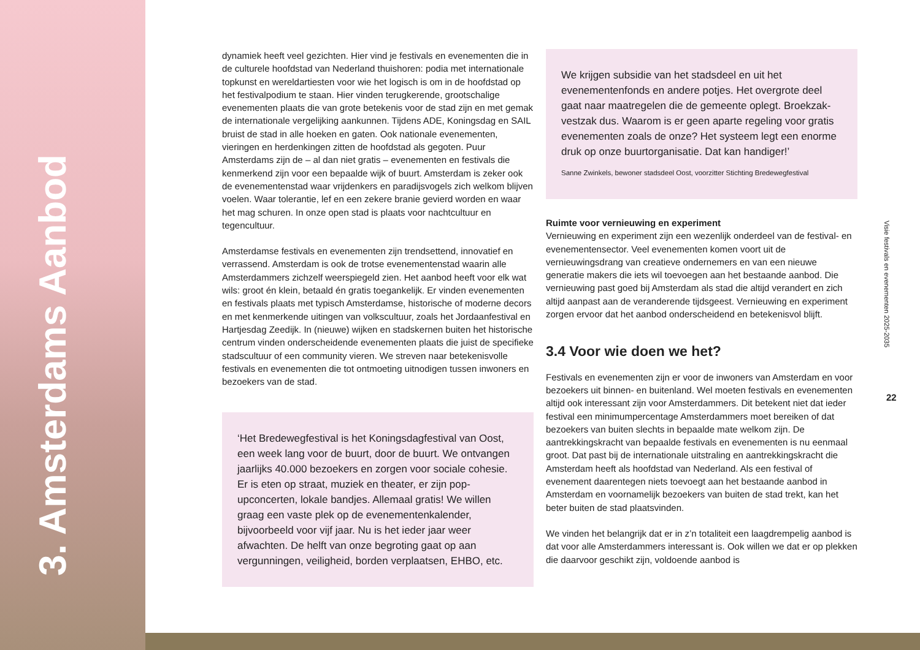3. Amsterdams Aanbod
dynamiek heeft veel gezichten. Hier vind je festivals en evenementen die in de culturele hoofdstad van Nederland thuishoren: podia met internationale topkunst en wereldartiesten voor wie het logisch is om in de hoofdstad op het festivalpodium te staan. Hier vinden terugkerende, grootschalige evenementen plaats die van grote betekenis voor de stad zijn en met gemak de internationale vergelijking aankunnen. Tijdens ADE, Koningsdag en SAIL bruist de stad in alle hoeken en gaten. Ook nationale evenementen, vieringen en herdenkingen zitten de hoofdstad als gegoten. Puur Amsterdams zijn de – al dan niet gratis – evenementen en festivals die kenmerkend zijn voor een bepaalde wijk of buurt. Amsterdam is zeker ook de evenementenstad waar vrijdenkers en paradijsvogels zich welkom blijven voelen. Waar tolerantie, lef en een zekere branie gevierd worden en waar het mag schuren. In onze open stad is plaats voor nachtcultuur en tegencultuur.
Amsterdamse festivals en evenementen zijn trendsettend, innovatief en verrassend. Amsterdam is ook de trotse evenementenstad waarin alle Amsterdammers zichzelf weerspiegeld zien. Het aanbod heeft voor elk wat wils: groot én klein, betaald én gratis toegankelijk. Er vinden evenementen en festivals plaats met typisch Amsterdamse, historische of moderne decors en met kenmerkende uitingen van volkscultuur, zoals het Jordaanfestival en Hartjesdag Zeedijk. In (nieuwe) wijken en stadskernen buiten het historische centrum vinden onderscheidende evenementen plaats die juist de specifieke stadscultuur of een community vieren. We streven naar betekenisvolle festivals en evenementen die tot ontmoeting uitnodigen tussen inwoners en bezoekers van de stad.
‘Het Bredewegfestival is het Koningsdagfestival van Oost, een week lang voor de buurt, door de buurt. We ontvangen jaarlijks 40.000 bezoekers en zorgen voor sociale cohesie. Er is eten op straat, muziek en theater, er zijn pop-upconcerten, lokale bandjes. Allemaal gratis! We willen graag een vaste plek op de evenementenkalender, bijvoorbeeld voor vijf jaar. Nu is het ieder jaar weer afwachten. De helft van onze begroting gaat op aan vergunningen, veiligheid, borden verplaatsen, EHBO, etc.
We krijgen subsidie van het stadsdeel en uit het evenementenfonds en andere potjes. Het overgrote deel gaat naar maatregelen die de gemeente oplegt. Broekzak-vestzak dus. Waarom is er geen aparte regeling voor gratis evenementen zoals de onze? Het systeem legt een enorme druk op onze buurtorganisatie. Dat kan handiger!’
Sanne Zwinkels, bewoner stadsdeel Oost, voorzitter Stichting Bredewegfestival
Ruimte voor vernieuwing en experiment
Vernieuwing en experiment zijn een wezenlijk onderdeel van de festival- en evenementensector. Veel evenementen komen voort uit de vernieuwingsdrang van creatieve ondernemers en van een nieuwe generatie makers die iets wil toevoegen aan het bestaande aanbod. Die vernieuwing past goed bij Amsterdam als stad die altijd verandert en zich altijd aanpast aan de veranderende tijdsgeest. Vernieuwing en experiment zorgen ervoor dat het aanbod onderscheidend en betekenisvol blijft.
3.4 Voor wie doen we het?
Festivals en evenementen zijn er voor de inwoners van Amsterdam en voor bezoekers uit binnen- en buitenland. Wel moeten festivals en evenementen altijd ook interessant zijn voor Amsterdammers. Dit betekent niet dat ieder festival een minimumpercentage Amsterdammers moet bereiken of dat bezoekers van buiten slechts in bepaalde mate welkom zijn. De aantrekkingskracht van bepaalde festivals en evenementen is nu eenmaal groot. Dat past bij de internationale uitstraling en aantrekkingskracht die Amsterdam heeft als hoofdstad van Nederland. Als een festival of evenement daarentegen niets toevoegt aan het bestaande aanbod in Amsterdam en voornamelijk bezoekers van buiten de stad trekt, kan het beter buiten de stad plaatsvinden.
We vinden het belangrijk dat er in z’n totaliteit een laagdrempelig aanbod is dat voor alle Amsterdammers interessant is. Ook willen we dat er op plekken die daarvoor geschikt zijn, voldoende aanbod is
Visie festivals en evenementen 2025-2035
22